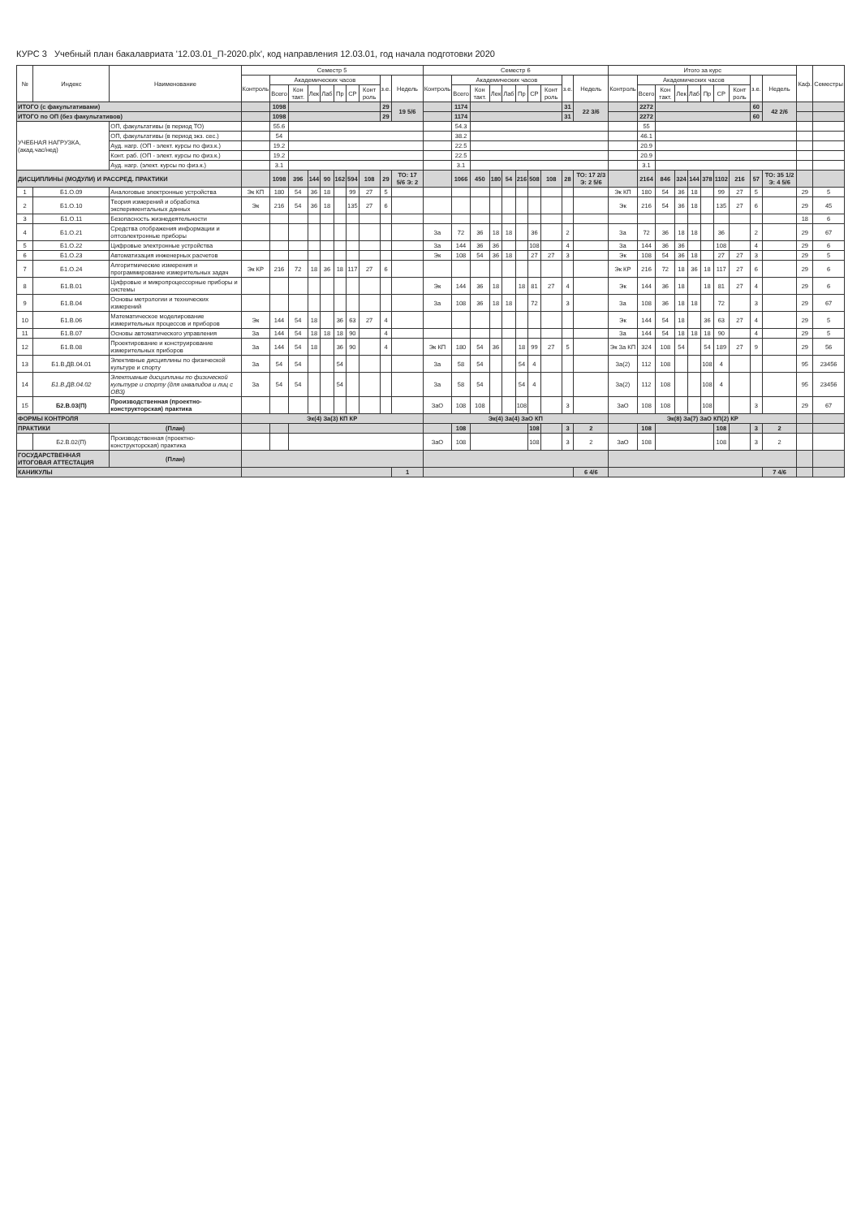КУРС 3 Учебный план бакалавриата '12.03.01_П-2020.plx', код направления 12.03.01, год начала подготовки 2020
| № | Индекс | Наименование | Семестр 5 | | | | | | | | | | Семестр 6 | | | | | | | | | | Итого за курс | | | | | | | | | | Каф. | Семестры |
| --- | --- | --- | --- | --- | --- | --- | --- | --- | --- | --- | --- | --- | --- | --- | --- | --- | --- | --- | --- | --- | --- | --- | --- | --- | --- | --- | --- | --- | --- | --- | --- | --- | --- | --- |
| | | | Контроль | Академических часов | | | | | | | з.е. | Недель | Контроль | Академических часов | | | | | | | з.е. | Недель | Контроль | Академических часов | | | | | | | з.е. | Недель | | |
| | | | | Всего | Кон такт. | Лек | Лаб | Пр | СР | Конт роль | | | | Всего | Кон такт. | Лек | Лаб | Пр | СР | Конт роль | | | | Всего | Кон такт. | Лек | Лаб | Пр | СР | Конт роль | | | | |
| ИТОГО (с факультативами) | | | | 1098 | | | | | | | 29 | 19 5/6 | | 1174 | | | | | | | 31 | 22 3/6 | | 2272 | | | | | | | 60 | 42 2/6 | | |
| ИТОГО по ОП (без факультативов) | | | | 1098 | | | | | | | 29 | | | 1174 | | | | | | | 31 | | | 2272 | | | | | | | 60 | | | |
| УЧЕБНАЯ НАГРУЗКА, (акад.час/нед) | | ОП, факультативы (в период ТО) | | 55.6 | | | | | | | | | | 54.3 | | | | | | | | | | 55 | | | | | | | | | | |
| | | ОП, факультативы (в период экз. сес.) | | 54 | | | | | | | | | | 38.2 | | | | | | | | | | 46.1 | | | | | | | | | | |
| | | Ауд. нагр. (ОП - элект. курсы по физ.к.) | | 19.2 | | | | | | | | | | 22.5 | | | | | | | | | | 20.9 | | | | | | | | | | |
| | | Конт. раб. (ОП - элект. курсы по физ.к.) | | 19.2 | | | | | | | | | | 22.5 | | | | | | | | | | 20.9 | | | | | | | | | | |
| | | Ауд. нагр. (элект. курсы по физ.к.) | | 3.1 | | | | | | | | | | 3.1 | | | | | | | | | | 3.1 | | | | | | | | | | |
| ДИСЦИПЛИНЫ (МОДУЛИ) И РАССРЕД. ПРАКТИКИ | | | | 1098 | 396 | 144 | 90 | 162 | 594 | 108 | 29 | ТО: 17 5/6 Э: 2 | | 1066 | 450 | 180 | 54 | 216 | 508 | 108 | 28 | ТО: 17 2/3 Э: 2 5/6 | | 2164 | 846 | 324 | 144 | 378 | 1102 | 216 | 57 | ТО: 35 1/2 Э: 4 5/6 | | |
| 1 | Б1.О.09 | Аналоговые электронные устройства | Эк КП | 180 | 54 | 36 | 18 | | 99 | 27 | 5 | | | | | | | | | | | | Эк КП | 180 | 54 | 36 | 18 | | 99 | 27 | 5 | | 29 | 5 |
| 2 | Б1.О.10 | Теория измерений и обработка экспериментальных данных | Эк | 216 | 54 | 36 | 18 | | 135 | 27 | 6 | | | | | | | | | | | | Эк | 216 | 54 | 36 | 18 | | 135 | 27 | 6 | | 29 | 45 |
| 3 | Б1.О.11 | Безопасность жизнедеятельности | | | | | | | | | | | | | | | | | | | | | | | | | | | | | | | 18 | 6 |
| 4 | Б1.О.21 | Средства отображения информации и оптоэлектронные приборы | | | | | | | | | | | За | 72 | 36 | 18 | 18 | | 36 | | 2 | | За | 72 | 36 | 18 | 18 | | 36 | | 2 | | 29 | 67 |
| 5 | Б1.О.22 | Цифровые электронные устройства | | | | | | | | | | | За | 144 | 36 | 36 | | | 108 | | 4 | | За | 144 | 36 | 36 | | | 108 | | 4 | | 29 | 6 |
| 6 | Б1.О.23 | Автоматизация инженерных расчетов | | | | | | | | | | | Эк | 108 | 54 | 36 | 18 | | 27 | 27 | 3 | | Эк | 108 | 54 | 36 | 18 | | 27 | 27 | 3 | | 29 | 5 |
| 7 | Б1.О.24 | Алгоритмические измерения и программирование измерительных задач | Эк КР | 216 | 72 | 18 | 36 | 18 | 117 | 27 | 6 | | | | | | | | | | | | Эк КР | 216 | 72 | 18 | 36 | 18 | 117 | 27 | 6 | | 29 | 6 |
| 8 | Б1.В.01 | Цифровые и микропроцессорные приборы и системы | | | | | | | | | | | Эк | 144 | 36 | 18 | | 18 | 81 | 27 | 4 | | Эк | 144 | 36 | 18 | | 18 | 81 | 27 | 4 | | 29 | 6 |
| 9 | Б1.В.04 | Основы метрологии и технических измерений | | | | | | | | | | | За | 108 | 36 | 18 | 18 | | 72 | | 3 | | За | 108 | 36 | 18 | 18 | | 72 | | 3 | | 29 | 67 |
| 10 | Б1.В.06 | Математическое моделирование измерительных процессов и приборов | Эк | 144 | 54 | 18 | | 36 | 63 | 27 | 4 | | | | | | | | | | | | Эк | 144 | 54 | 18 | | 36 | 63 | 27 | 4 | | 29 | 5 |
| 11 | Б1.В.07 | Основы автоматического управления | За | 144 | 54 | 18 | 18 | 18 | 90 | | 4 | | | | | | | | | | | | За | 144 | 54 | 18 | 18 | 18 | 90 | | 4 | | 29 | 5 |
| 12 | Б1.В.08 | Проектирование и конструирование измерительных приборов | За | 144 | 54 | 18 | | 36 | 90 | | 4 | | Эк КП | 180 | 54 | 36 | | 18 | 99 | 27 | 5 | | Эк За КП | 324 | 108 | 54 | | 54 | 189 | 27 | 9 | | 29 | 56 |
| 13 | Б1.В.ДВ.04.01 | Элективные дисциплины по физической культуре и спорту | За | 54 | 54 | | | 54 | | | | | За | 58 | 54 | | | 54 | 4 | | | | За(2) | 112 | 108 | | | 108 | 4 | | | | 95 | 23456 |
| 14 | Б1.В.ДВ.04.02 | Элективные дисциплины по физической культуре и спорту (для инвалидов и лиц с ОВЗ) | За | 54 | 54 | | | 54 | | | | | За | 58 | 54 | | | 54 | 4 | | | | За(2) | 112 | 108 | | | 108 | 4 | | | | 95 | 23456 |
| 15 | Б2.В.03(П) | Производственная (проектно-конструкторская) практика | | | | | | | | | | | ЗаО | 108 | 108 | | | 108 | | | 3 | | ЗаО | 108 | 108 | | | 108 | | | 3 | | 29 | 67 |
| ФОРМЫ КОНТРОЛЯ | | | Эк(4) За(3) КП КР | | | | | | | | | | Эк(4) За(4) ЗаО КП | | | | | | | | | | Эк(8) За(7) ЗаО КП(2) КР | | | | | | | | | | | |
| ПРАКТИКИ | | (План) | | | | | | | | | | | | 108 | | | | | 108 | | 3 | 2 | | 108 | | | | | 108 | | 3 | 2 | | |
| | Б2.В.02(П) | Производственная (проектно-конструкторская) практика | | | | | | | | | | | ЗаО | 108 | | | | | 108 | | 3 | 2 | ЗаО | 108 | | | | | 108 | | 3 | 2 | | |
| ГОСУДАРСТВЕННАЯ ИТОГОВАЯ АТТЕСТАЦИЯ | | (План) | | | | | | | | | | | | | | | | | | | | | | | | | | | | | | | | |
| КАНИКУЛЫ | | | | | | | | | | | | 1 | | | | | | | | | | 6 4/6 | | | | | | | | | | 7 4/6 | | |